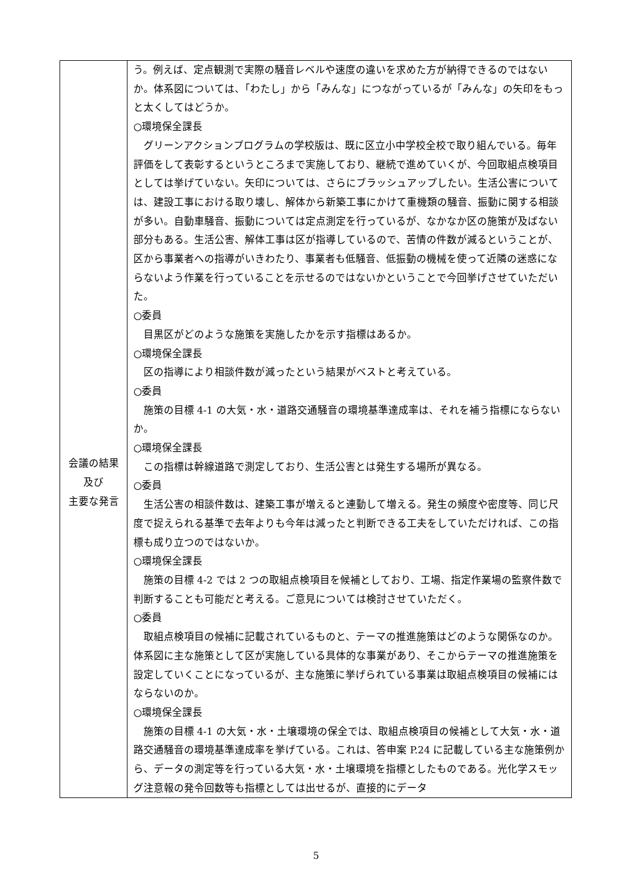| 会議の結果 及び 主要な発言 | う。例えば、定点観測で実際の騒音レベルや速度の違いを求めた方が納得できるのではないか。体系図については、「わたし」から「みんな」につながっているが「みんな」の矢印をもっと太くしてはどうか。 ○環境保全課長 グリーンアクションプログラムの学校版は、既に区立小中学校全校で取り組んでいる。毎年評価をして表彰するというところまで実施しており、継続で進めていくが、今回取組点検項目としては挙げていない。矢印については、さらにブラッシュアップしたい。生活公害については、建設工事における取り壊し、解体から新築工事にかけて重機類の騒音、振動に関する相談が多い。自動車騒音、振動については定点測定を行っているが、なかなか区の施策が及ばない部分もある。生活公害、解体工事は区が指導しているので、苦情の件数が減るということが、区から事業者への指導がいきわたり、事業者も低騒音、低振動の機械を使って近隣の迷惑にならないよう作業を行っていることを示せるのではないかということで今回挙げさせていただいた。 ○委員 目黒区がどのような施策を実施したかを示す指標はあるか。 ○環境保全課長 区の指導により相談件数が減ったという結果がベストと考えている。 ○委員 施策の目標 4-1 の大気・水・道路交通騒音の環境基準達成率は、それを補う指標にならないか。 ○環境保全課長 この指標は幹線道路で測定しており、生活公害とは発生する場所が異なる。 ○委員 生活公害の相談件数は、建築工事が増えると連動して増える。発生の頻度や密度等、同じ尺度で捉えられる基準で去年よりも今年は減ったと判断できる工夫をしていただければ、この指標も成り立つのではないか。 ○環境保全課長 施策の目標 4-2 では 2 つの取組点検項目を候補としており、工場、指定作業場の監察件数で判断することも可能だと考える。ご意見については検討させていただく。 ○委員 取組点検項目の候補に記載されているものと、テーマの推進施策はどのような関係なのか。体系図に主な施策として区が実施している具体的な事業があり、そこからテーマの推進施策を設定していくことになっているが、主な施策に挙げられている事業は取組点検項目の候補にはならないのか。 ○環境保全課長 施策の目標 4-1 の大気・水・土壌環境の保全では、取組点検項目の候補として大気・水・道路交通騒音の環境基準達成率を挙げている。これは、答申案 P.24 に記載している主な施策例から、データの測定等を行っている大気・水・土壌環境を指標としたものである。光化学スモッグ注意報の発令回数等も指標としては出せるが、直接的にデータ |
5